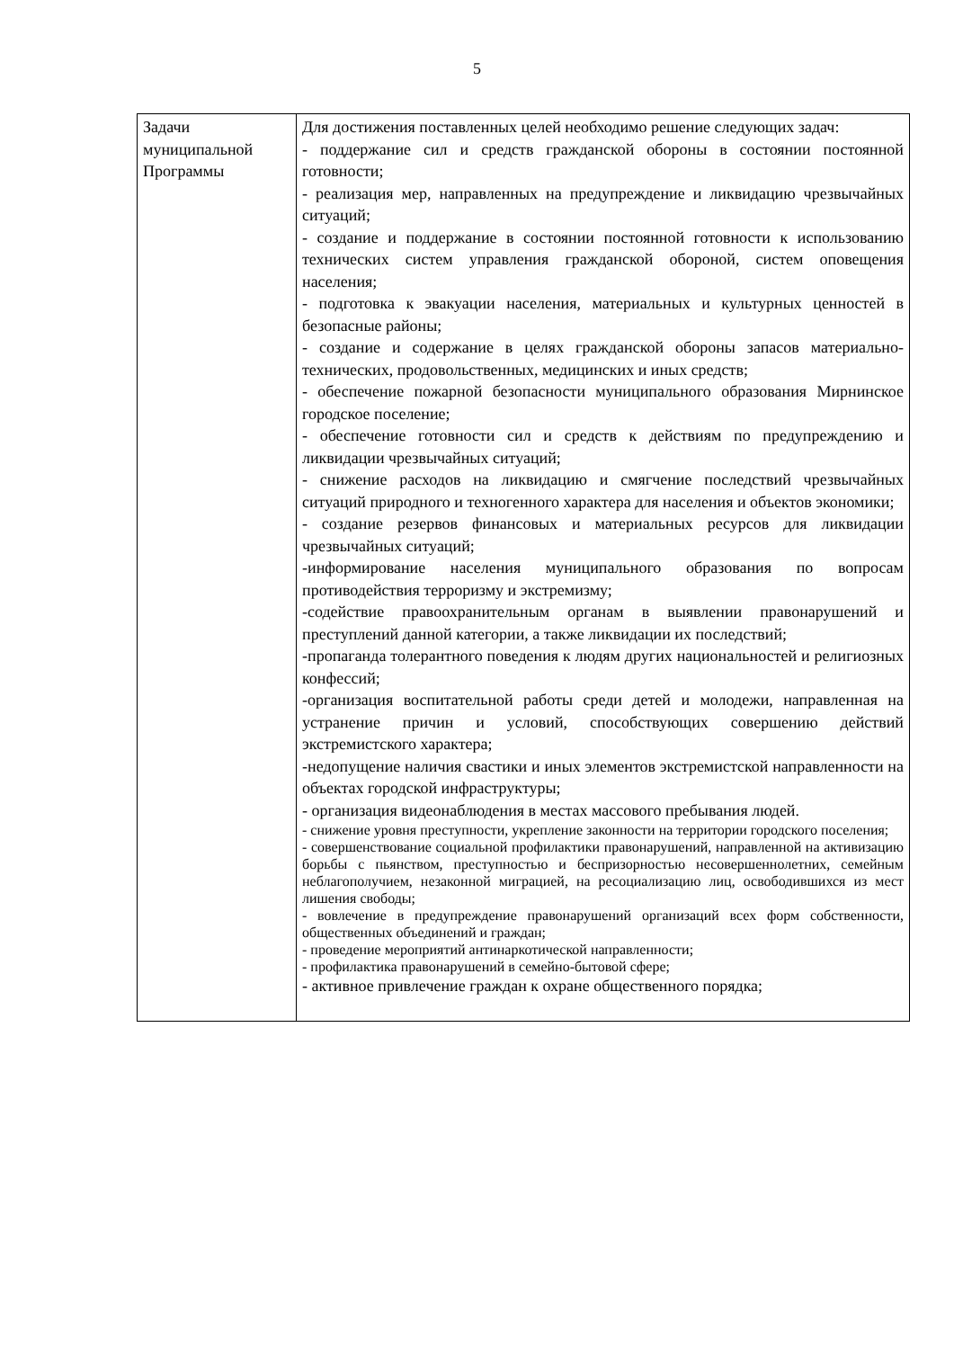5
| Задачи муниципальной Программы | Для достижения поставленных целей необходимо решение следующих задач: - поддержание сил и средств гражданской обороны в состоянии постоянной готовности; - реализация мер, направленных на предупреждение и ликвидацию чрезвычайных ситуаций; - создание и поддержание в состоянии постоянной готовности к использованию технических систем управления гражданской обороной, систем оповещения населения; - подготовка к эвакуации населения, материальных и культурных ценностей в безопасные районы; - создание и содержание в целях гражданской обороны запасов материально-технических, продовольственных, медицинских и иных средств; - обеспечение пожарной безопасности муниципального образования Мирнинское городское поселение; - обеспечение готовности сил и средств к действиям по предупреждению и ликвидации чрезвычайных ситуаций; - снижение расходов на ликвидацию и смягчение последствий чрезвычайных ситуаций природного и техногенного характера для населения и объектов экономики; - создание резервов финансовых и материальных ресурсов для ликвидации чрезвычайных ситуаций; -информирование населения муниципального образования по вопросам противодействия терроризму и экстремизму; -содействие правоохранительным органам в выявлении правонарушений и преступлений данной категории, а также ликвидации их последствий; -пропаганда толерантного поведения к людям других национальностей и религиозных конфессий; -организация воспитательной работы среди детей и молодежи, направленная на устранение причин и условий, способствующих совершению действий экстремистского характера; -недопущение наличия свастики и иных элементов экстремистской направленности на объектах городской инфраструктуры; - организация видеонаблюдения в местах массового пребывания людей. - снижение уровня преступности, укрепление законности на территории городского поселения; - совершенствование социальной профилактики правонарушений, направленной на активизацию борьбы с пьянством, преступностью и беспризорностью несовершеннолетних, семейным неблагополучием, незаконной миграцией, на ресоциализацию лиц, освободившихся из мест лишения свободы; - вовлечение в предупреждение правонарушений организаций всех форм собственности, общественных объединений и граждан; - проведение мероприятий антинаркотической направленности; - профилактика правонарушений в семейно-бытовой сфере; - активное привлечение граждан к охране общественного порядка; |